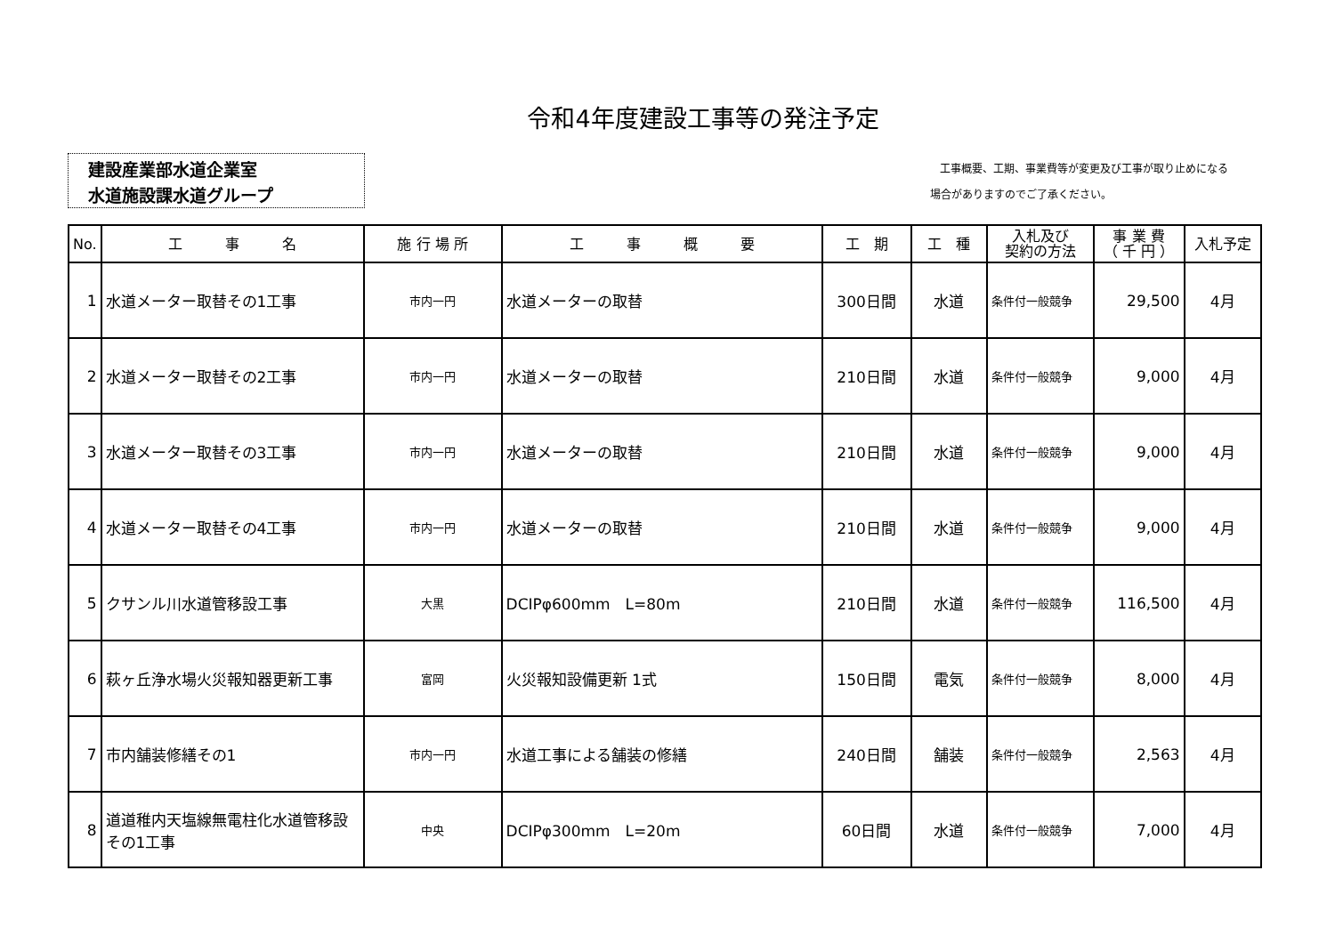令和4年度建設工事等の発注予定
建設産業部水道企業室
水道施設課水道グループ
工事概要、工期、事業費等が変更及び工事が取り止めになる
場合がありますのでご了承ください。
| No. | 工 事 名 | 施 行 場 所 | 工 事 概 要 | 工 期 | 工 種 | 入札及び 契約の方法 | 事 業 費 （ 千 円 ） | 入札予定 |
| --- | --- | --- | --- | --- | --- | --- | --- | --- |
| 1 | 水道メーター取替その1工事 | 市内一円 | 水道メーターの取替 | 300日間 | 水道 | 条件付一般競争 | 29,500 | 4月 |
| 2 | 水道メーター取替その2工事 | 市内一円 | 水道メーターの取替 | 210日間 | 水道 | 条件付一般競争 | 9,000 | 4月 |
| 3 | 水道メーター取替その3工事 | 市内一円 | 水道メーターの取替 | 210日間 | 水道 | 条件付一般競争 | 9,000 | 4月 |
| 4 | 水道メーター取替その4工事 | 市内一円 | 水道メーターの取替 | 210日間 | 水道 | 条件付一般競争 | 9,000 | 4月 |
| 5 | クサンル川水道管移設工事 | 大黒 | DCIPφ600mm L=80m | 210日間 | 水道 | 条件付一般競争 | 116,500 | 4月 |
| 6 | 萩ヶ丘浄水場火災報知器更新工事 | 富岡 | 火災報知設備更新 1式 | 150日間 | 電気 | 条件付一般競争 | 8,000 | 4月 |
| 7 | 市内舗装修繕その1 | 市内一円 | 水道工事による舗装の修繕 | 240日間 | 舗装 | 条件付一般競争 | 2,563 | 4月 |
| 8 | 道道稚内天塩線無電柱化水道管移設その1工事 | 中央 | DCIPφ300mm L=20m | 60日間 | 水道 | 条件付一般競争 | 7,000 | 4月 |